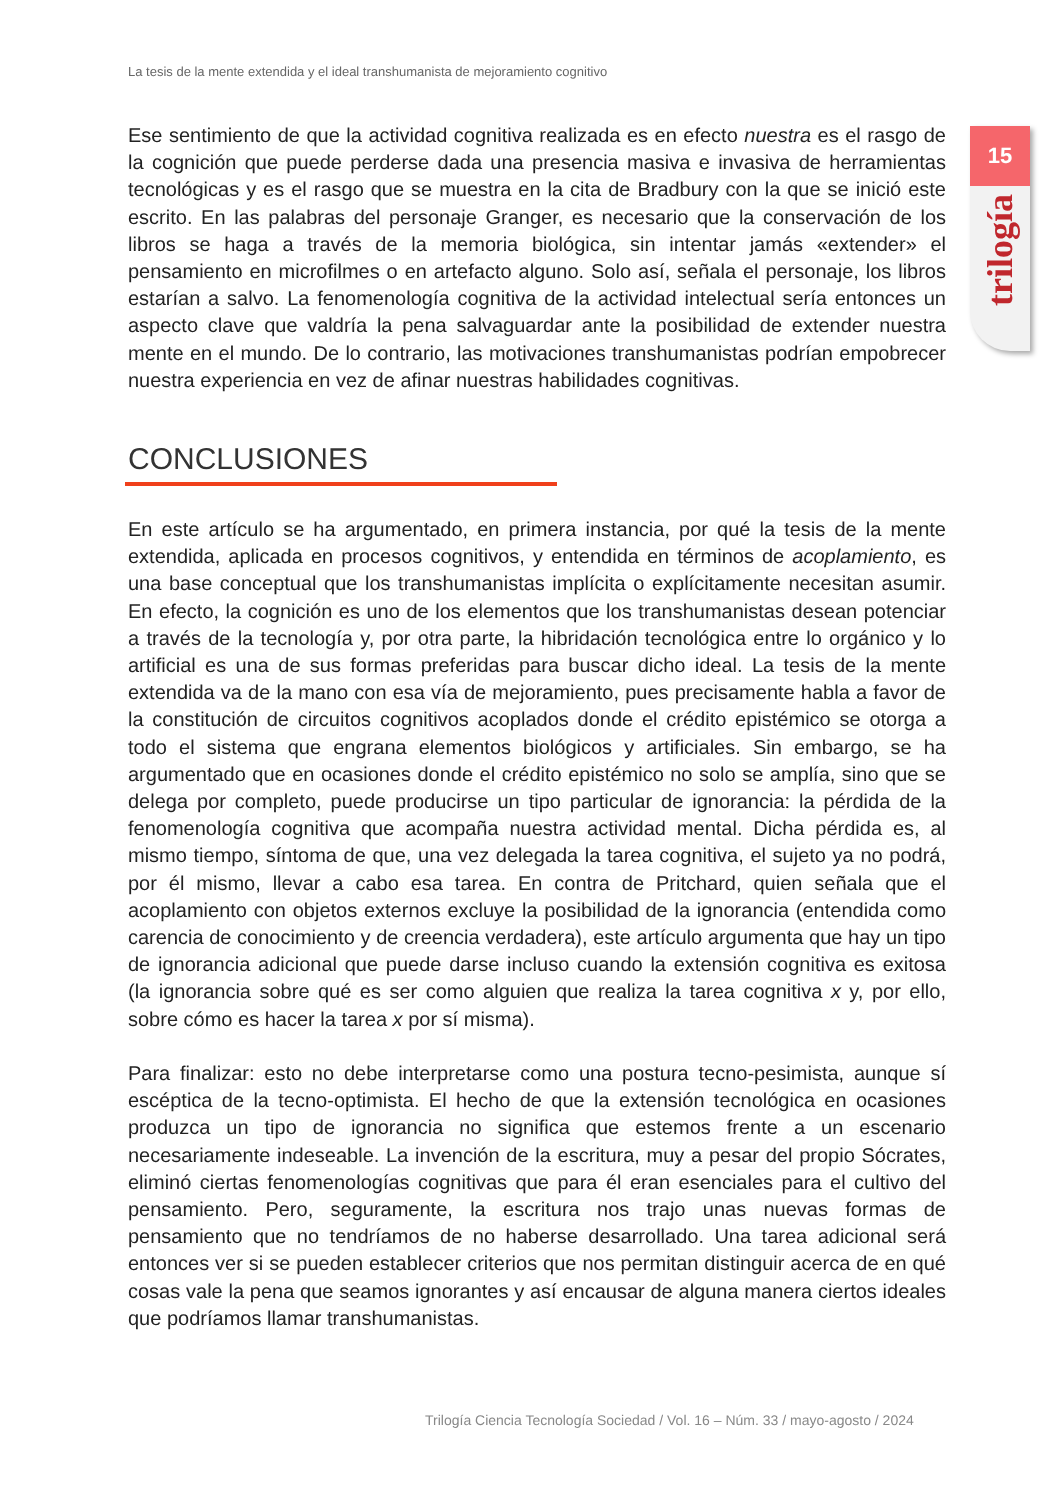La tesis de la mente extendida y el ideal transhumanista de mejoramiento cognitivo
15
trilogía
Ese sentimiento de que la actividad cognitiva realizada es en efecto nuestra es el rasgo de la cognición que puede perderse dada una presencia masiva e invasiva de herramientas tecnológicas y es el rasgo que se muestra en la cita de Bradbury con la que se inició este escrito. En las palabras del personaje Granger, es necesario que la conservación de los libros se haga a través de la memoria biológica, sin intentar jamás «extender» el pensamiento en microfilmes o en artefacto alguno. Solo así, señala el personaje, los libros estarían a salvo. La fenomenología cognitiva de la actividad intelectual sería entonces un aspecto clave que valdría la pena salvaguardar ante la posibilidad de extender nuestra mente en el mundo. De lo contrario, las motivaciones transhumanistas podrían empobrecer nuestra experiencia en vez de afinar nuestras habilidades cognitivas.
CONCLUSIONES
En este artículo se ha argumentado, en primera instancia, por qué la tesis de la mente extendida, aplicada en procesos cognitivos, y entendida en términos de acoplamiento, es una base conceptual que los transhumanistas implícita o explícitamente necesitan asumir. En efecto, la cognición es uno de los elementos que los transhumanistas desean potenciar a través de la tecnología y, por otra parte, la hibridación tecnológica entre lo orgánico y lo artificial es una de sus formas preferidas para buscar dicho ideal. La tesis de la mente extendida va de la mano con esa vía de mejoramiento, pues precisamente habla a favor de la constitución de circuitos cognitivos acoplados donde el crédito epistémico se otorga a todo el sistema que engrana elementos biológicos y artificiales. Sin embargo, se ha argumentado que en ocasiones donde el crédito epistémico no solo se amplía, sino que se delega por completo, puede producirse un tipo particular de ignorancia: la pérdida de la fenomenología cognitiva que acompaña nuestra actividad mental. Dicha pérdida es, al mismo tiempo, síntoma de que, una vez delegada la tarea cognitiva, el sujeto ya no podrá, por él mismo, llevar a cabo esa tarea. En contra de Pritchard, quien señala que el acoplamiento con objetos externos excluye la posibilidad de la ignorancia (entendida como carencia de conocimiento y de creencia verdadera), este artículo argumenta que hay un tipo de ignorancia adicional que puede darse incluso cuando la extensión cognitiva es exitosa (la ignorancia sobre qué es ser como alguien que realiza la tarea cognitiva x y, por ello, sobre cómo es hacer la tarea x por sí misma).
Para finalizar: esto no debe interpretarse como una postura tecno-pesimista, aunque sí escéptica de la tecno-optimista. El hecho de que la extensión tecnológica en ocasiones produzca un tipo de ignorancia no significa que estemos frente a un escenario necesariamente indeseable. La invención de la escritura, muy a pesar del propio Sócrates, eliminó ciertas fenomenologías cognitivas que para él eran esenciales para el cultivo del pensamiento. Pero, seguramente, la escritura nos trajo unas nuevas formas de pensamiento que no tendríamos de no haberse desarrollado. Una tarea adicional será entonces ver si se pueden establecer criterios que nos permitan distinguir acerca de en qué cosas vale la pena que seamos ignorantes y así encausar de alguna manera ciertos ideales que podríamos llamar transhumanistas.
Trilogía Ciencia Tecnología Sociedad / Vol. 16 – Núm. 33 / mayo-agosto / 2024